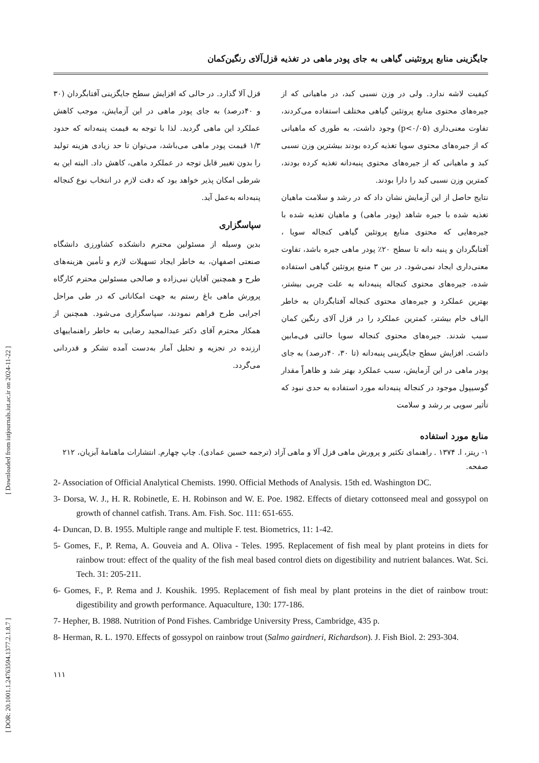[ DOR: 20.1001.1.24763594.1377.2.1.8.7 ] [ Downloaded from iutjournals.iut.ac.ir on 2024-11-22 ]
جایگزینی منابع پروتئینی گیاهی به جای پودر ماهی در تغذیه قزل‌آلای رنگین‌کمان
کیفیت لاشه ندارد. ولی در وزن نسبی کبد، در ماهیانی که از جیره‌های محتوی منابع پروتئین گیاهی مختلف استفاده می‌کردند، تفاوت معنی‌داری (p<۰/۰۵) وجود داشت، به طوری که ماهیانی که از جیره‌های محتوی سویا تغذیه کرده بودند بیشترین وزن نسبی کبد و ماهیانی که از جیره‌های محتوی پنبه‌دانه تغذیه کرده بودند، کمترین وزن نسبی کبد را دارا بودند.
نتایج حاصل از این آزمایش نشان داد که در رشد و سلامت ماهیان تغذیه شده با جیره شاهد (پودر ماهی) و ماهیان تغذیه شده با جیره‌هایی که محتوی منابع پروتئین گیاهی کنجاله سویا ، آفتابگردان و پنبه دانه تا سطح ۲۰٪ پودر ماهی جیره باشد، تفاوت معنی‌داری ایجاد نمی‌شود. در بین ۳ منبع پروتئین گیاهی استفاده شده، جیره‌های محتوی کنجاله پنبه‌دانه به علت چربی بیشتر، بهترین عملکرد و جیره‌های محتوی کنجاله آفتابگردان به خاطر الیاف خام بیشتر، کمترین عملکرد را در قزل آلای رنگین کمان سبب شدند. جیره‌های محتوی کنجاله سویا حالتی فی‌مابین داشت. افزایش سطح جایگزینی پنبه‌دانه (تا ۳۰، ۴۰درصد) به جای پودر ماهی در این آزمایش، سبب عملکرد بهتر شد و ظاهراً مقدار گوسیپول موجود در کنجاله پنبه‌دانه مورد استفاده به حدی نبود که تأثیر سویی بر رشد و سلامت
قزل آلا گذارد. در حالی که افزایش سطح جایگزینی آفتابگردان (۳۰ و ۴۰درصد) به جای پودر ماهی در این آزمایش، موجب کاهش عملکرد این ماهی گردید. لذا با توجه به قیمت پنبه‌دانه که حدود ۱/۳ قیمت پودر ماهی می‌باشد، می‌توان تا حد زیادی هزینه تولید را بدون تغییر قابل توجه در عملکرد ماهی، کاهش داد. البته این به شرطی امکان پذیر خواهد بود که دقت لازم در انتخاب نوع کنجاله پنبه‌دانه به‌عمل آید.
سپاسگزاری
بدین وسیله از مسئولین محترم دانشکده کشاورزی دانشگاه صنعتی اصفهان، به خاطر ایجاد تسهیلات لازم و تأمین هزینه‌های طرح و همچنین آقایان نبی‌زاده و صالحی مسئولین محترم کارگاه پرورش ماهی باغ رستم به جهت امکاناتی که در طی مراحل اجرایی طرح فراهم نمودند، سپاسگزاری می‌شود. همچنین از همکار محترم آقای دکتر عبدالمجید رضایی به خاطر راهنماییهای ارزنده در تجزیه و تحلیل آمار به‌دست آمده تشکر و قدردانی می‌گردد.
منابع مورد استفاده
۱- ریتز، ا. ۱۳۷۴ . راهنمای تکثیر و پرورش ماهی قزل آلا و ماهی آزاد (ترجمه حسین عمادی). چاپ چهارم. انتشارات ماهنامهٔ آبزیان، ۲۱۲ صفحه.
2- Association of Official Analytical Chemists. 1990. Official Methods of Analysis. 15th ed. Washington DC.
3- Dorsa, W. J., H. R. Robinetle, E. H. Robinson and W. E. Poe. 1982. Effects of dietary cottonseed meal and gossypol on growth of channel catfish. Trans. Am. Fish. Soc. 111: 651-655.
4- Duncan, D. B. 1955. Multiple range and multiple F. test. Biometrics, 11: 1-42.
5- Gomes, F., P. Rema, A. Gouveia and A. Oliva - Teles. 1995. Replacement of fish meal by plant proteins in diets for rainbow trout: effect of the quality of the fish meal based control diets on digestibility and nutrient balances. Wat. Sci. Tech. 31: 205-211.
6- Gomes, F., P. Rema and J. Koushik. 1995. Replacement of fish meal by plant proteins in the diet of rainbow trout: digestibility and growth performance. Aquaculture, 130: 177-186.
7- Hepher, B. 1988. Nutrition of Pond Fishes. Cambridge University Press, Cambridge, 435 p.
8- Herman, R. L. 1970. Effects of gossypol on rainbow trout (Salmo gairdneri, Richardson). J. Fish Biol. 2: 293-304.
۱۱۱